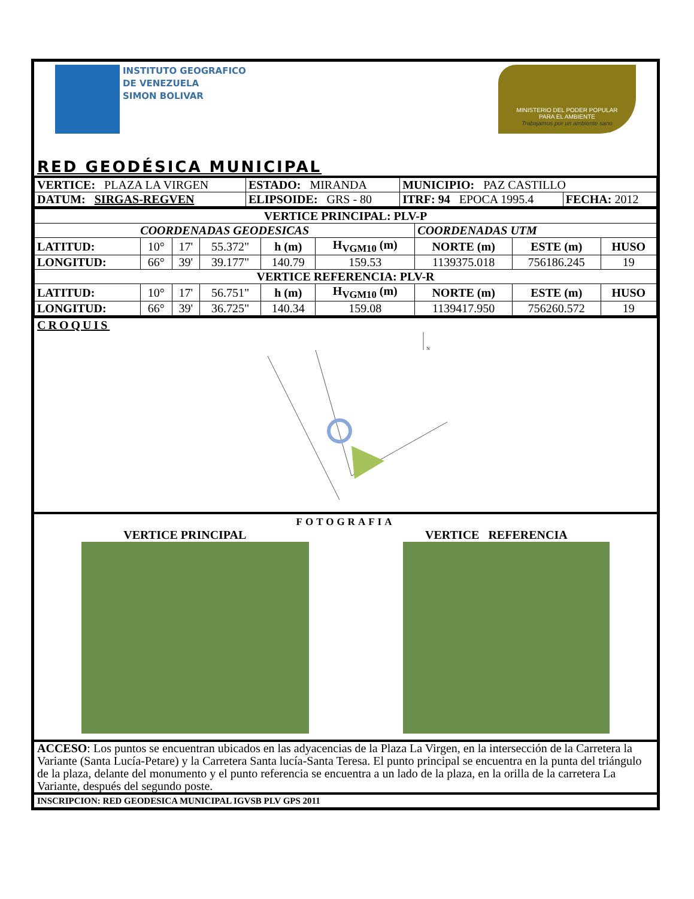INSTITUTO GEOGRAFICO
DE VENEZUELA
SIMON BOLIVAR
MINISTERIO DEL PODER POPULAR
PARA EL AMBIENTE
Trabajamos por un ambiente sano
RED GEODÉSICA MUNICIPAL
| VERTICE: PLAZA LA VIRGEN | ESTADO: MIRANDA | MUNICIPIO: PAZ CASTILLO | |
| DATUM: SIRGAS-REGVEN | ELIPSOIDE: GRS - 80 | ITRF: 94 EPOCA 1995.4 | FECHA: 2012 |
| VERTICE PRINCIPAL: PLV-P | | | | | | | | |
| --- | --- | --- | --- | --- | --- | --- | --- | --- |
| COORDENADAS GEODESICAS | | | | | | COORDENADAS UTM | | |
| LATITUD: | 10° | 17' | 55.372" | h (m) | H<sub>VGM10</sub> (m) | NORTE (m) | ESTE (m) | HUSO |
| LONGITUD: | 66° | 39' | 39.177" | 140.79 | 159.53 | 1139375.018 | 756186.245 | 19 |
| VERTICE REFERENCIA: PLV-R | | | | | | | | |
| LATITUD: | 10° | 17' | 56.751" | h (m) | H<sub>VGM10</sub> (m) | NORTE (m) | ESTE (m) | HUSO |
| LONGITUD: | 66° | 39' | 36.725" | 140.34 | 159.08 | 1139417.950 | 756260.572 | 19 |
CROQUIS
N
FOTOGRAFIA
VERTICE PRINCIPAL VERTICE REFERENCIA
ACCESO: Los puntos se encuentran ubicados en las adyacencias de la Plaza La Virgen, en la intersección de la Carretera la Variante (Santa Lucía-Petare) y la Carretera Santa lucía-Santa Teresa. El punto principal se encuentra en la punta del triángulo de la plaza, delante del monumento y el punto referencia se encuentra a un lado de la plaza, en la orilla de la carretera La Variante, después del segundo poste.
INSCRIPCION: RED GEODESICA MUNICIPAL IGVSB PLV GPS 2011